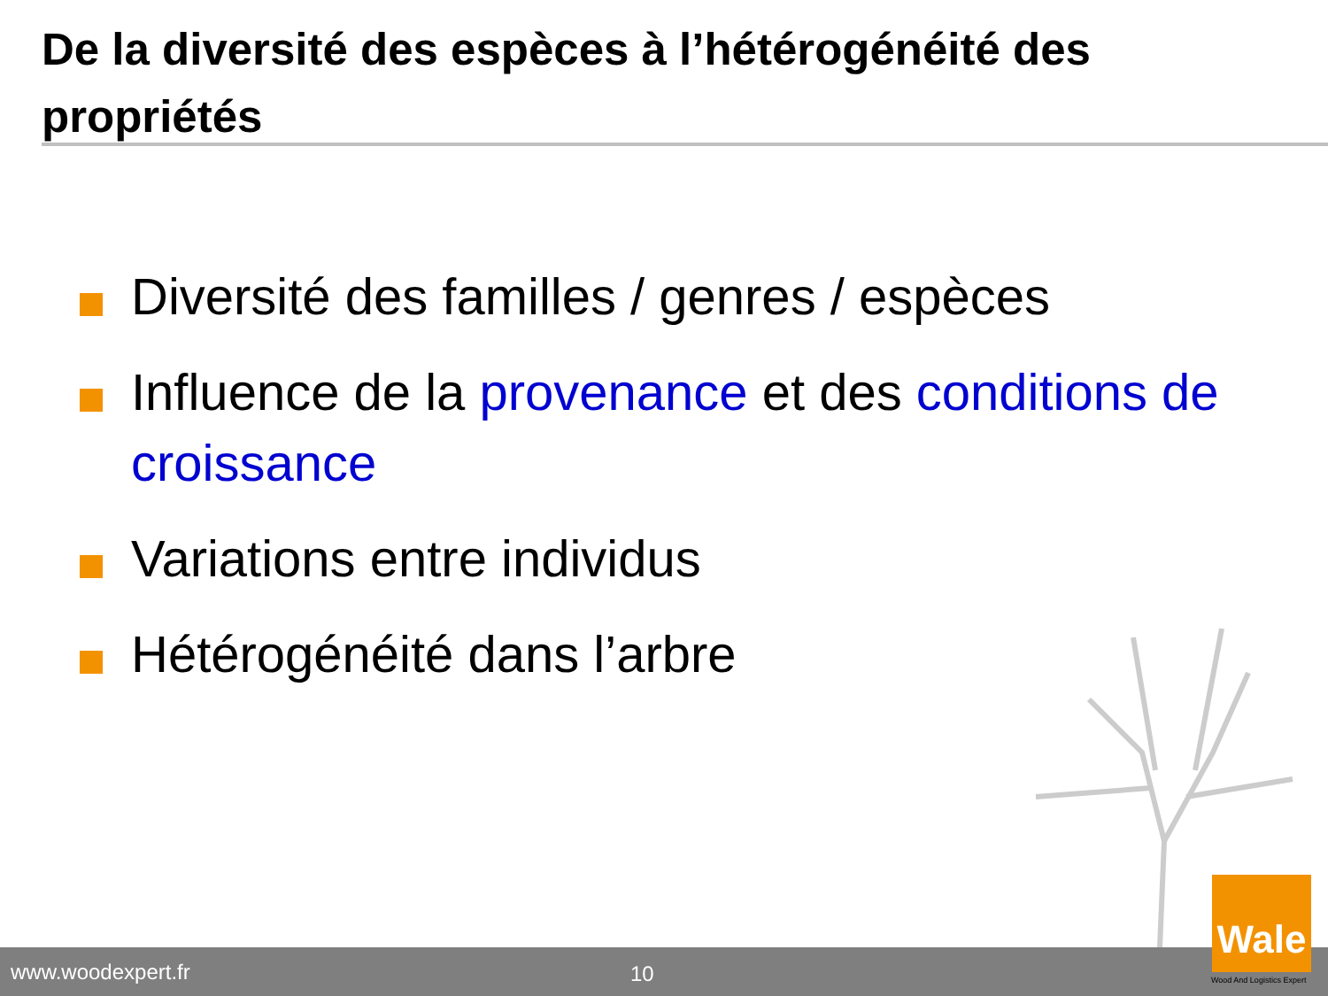De la diversité des espèces à l’hétérogénéité des propriétés
Diversité des familles / genres / espèces
Influence de la provenance et des conditions de croissance
Variations entre individus
Hétérogénéité dans l’arbre
www.woodexpert.fr 10
Wale
Wood And Logistics Expert